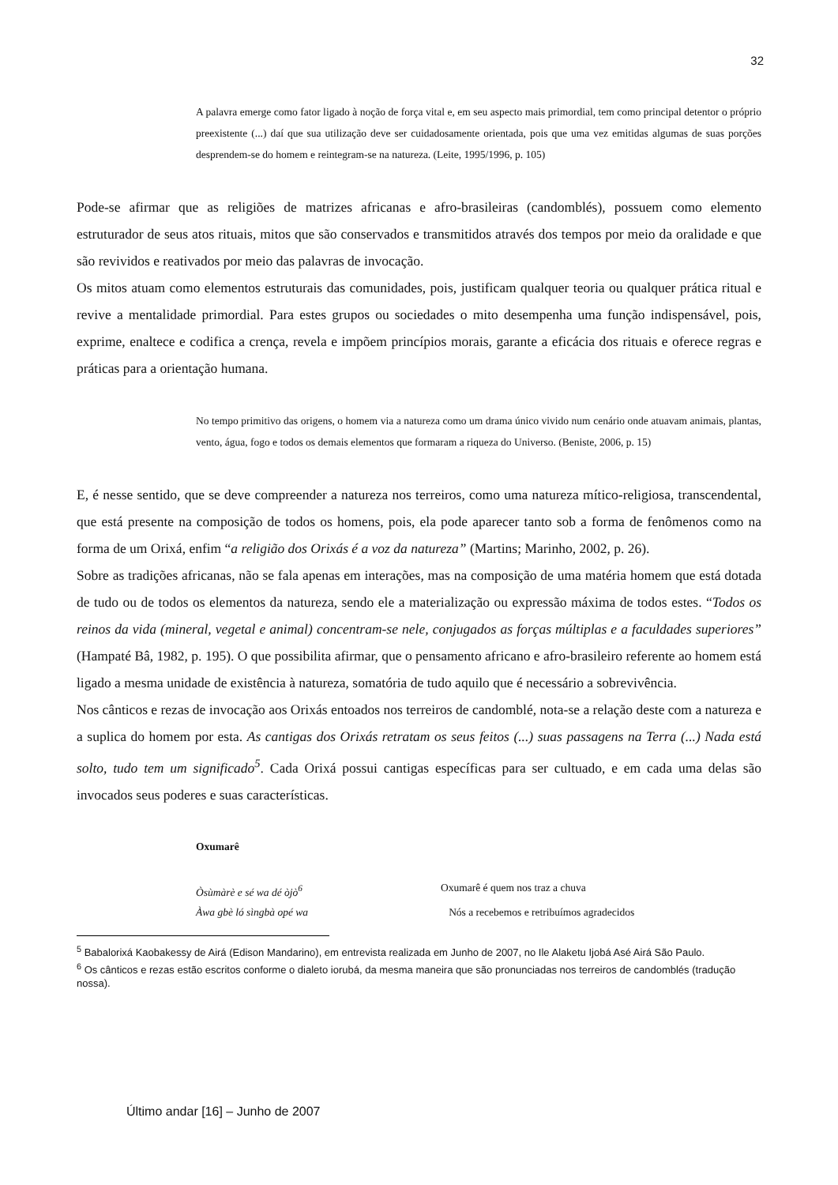32
A palavra emerge como fator ligado à noção de força vital e, em seu aspecto mais primordial, tem como principal detentor o próprio preexistente (...) daí que sua utilização deve ser cuidadosamente orientada, pois que uma vez emitidas algumas de suas porções desprendem-se do homem e reintegram-se na natureza. (Leite, 1995/1996, p. 105)
Pode-se afirmar que as religiões de matrizes africanas e afro-brasileiras (candomblés), possuem como elemento estruturador de seus atos rituais, mitos que são conservados e transmitidos através dos tempos por meio da oralidade e que são revividos e reativados por meio das palavras de invocação.
Os mitos atuam como elementos estruturais das comunidades, pois, justificam qualquer teoria ou qualquer prática ritual e revive a mentalidade primordial. Para estes grupos ou sociedades o mito desempenha uma função indispensável, pois, exprime, enaltece e codifica a crença, revela e impõem princípios morais, garante a eficácia dos rituais e oferece regras e práticas para a orientação humana.
No tempo primitivo das origens, o homem via a natureza como um drama único vivido num cenário onde atuavam animais, plantas, vento, água, fogo e todos os demais elementos que formaram a riqueza do Universo. (Beniste, 2006, p. 15)
E, é nesse sentido, que se deve compreender a natureza nos terreiros, como uma natureza mítico-religiosa, transcendental, que está presente na composição de todos os homens, pois, ela pode aparecer tanto sob a forma de fenômenos como na forma de um Orixá, enfim “a religião dos Orixás é a voz da natureza” (Martins; Marinho, 2002, p. 26).
Sobre as tradições africanas, não se fala apenas em interações, mas na composição de uma matéria homem que está dotada de tudo ou de todos os elementos da natureza, sendo ele a materialização ou expressão máxima de todos estes. “Todos os reinos da vida (mineral, vegetal e animal) concentram-se nele, conjugados as forças múltiplas e a faculdades superiores” (Hampaté Bâ, 1982, p. 195). O que possibilita afirmar, que o pensamento africano e afro-brasileiro referente ao homem está ligado a mesma unidade de existência à natureza, somatória de tudo aquilo que é necessário a sobrevivência.
Nos cânticos e rezas de invocação aos Orixás entoados nos terreiros de candomblé, nota-se a relação deste com a natureza e a suplica do homem por esta. As cantigas dos Orixás retratam os seus feitos (...) suas passagens na Terra (...) Nada está solto, tudo tem um significado<sup>5</sup>. Cada Orixá possui cantigas específicas para ser cultuado, e em cada uma delas são invocados seus poderes e suas características.
Oxumarê
Òsùmàrè e sé wa dé òjò<sup>6</sup> Oxumarê é quem nos traz a chuva
Àwa gbè ló sìngbà opé wa Nós a recebemos e retribuímos agradecidos
<sup>5</sup> Babalorixá Kaobakessy de Airá (Edison Mandarino), em entrevista realizada em Junho de 2007, no Ile Alaketu Ijobá Asé Airá São Paulo.
<sup>6</sup> Os cânticos e rezas estão escritos conforme o dialeto iorubá, da mesma maneira que são pronunciadas nos terreiros de candomblés (tradução nossa).
Último andar [16] – Junho de 2007